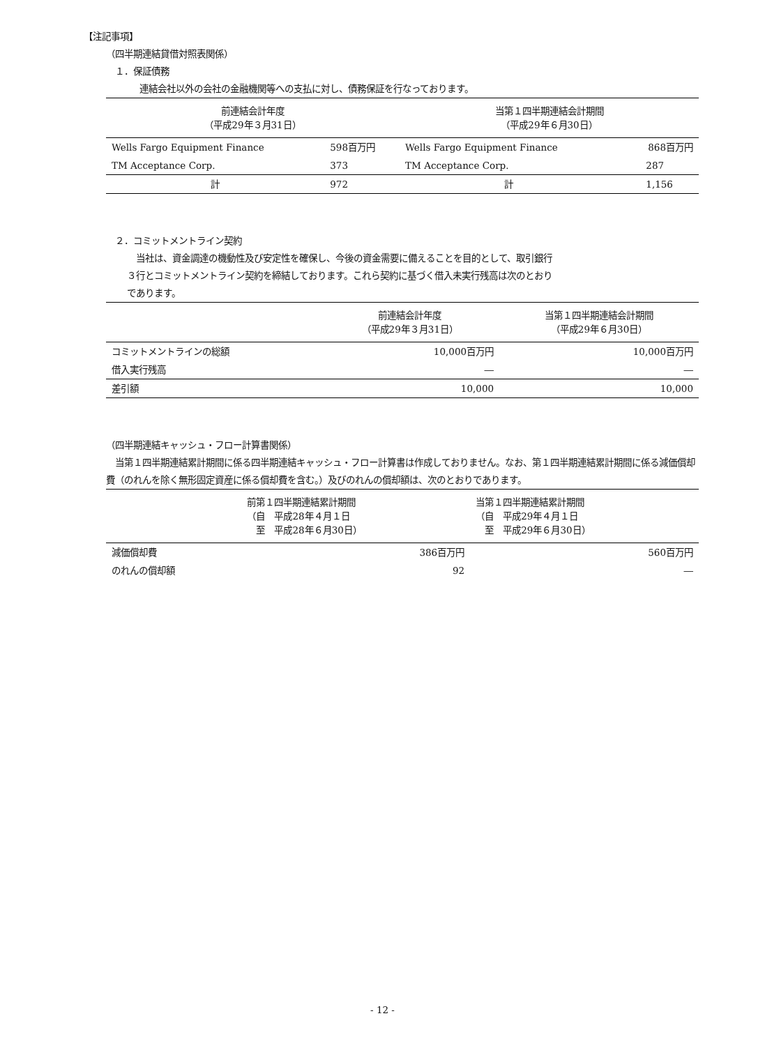【注記事項】
（四半期連結貸借対照表関係）
１．保証債務
連結会社以外の会社の金融機関等への支払に対し、債務保証を行なっております。
| 前連結会計年度 （平成29年３月31日） | | 当第１四半期連結会計期間 （平成29年６月30日） | |
| --- | --- | --- | --- |
| Wells Fargo Equipment Finance | 598百万円 | Wells Fargo Equipment Finance | 868百万円 |
| TM Acceptance Corp. | 373 | TM Acceptance Corp. | 287 |
| 計 | 972 | 計 | 1,156 |
２．コミットメントライン契約
　当社は、資金調達の機動性及び安定性を確保し、今後の資金需要に備えることを目的として、取引銀行
３行とコミットメントライン契約を締結しております。これら契約に基づく借入未実行残高は次のとおり
であります。
| | 前連結会計年度 （平成29年３月31日） | 当第１四半期連結会計期間 （平成29年６月30日） |
| --- | --- | --- |
| コミットメントラインの総額 | 10,000百万円 | 10,000百万円 |
| 借入実行残高 | ― | ― |
| 差引額 | 10,000 | 10,000 |
（四半期連結キャッシュ・フロー計算書関係）
　当第１四半期連結累計期間に係る四半期連結キャッシュ・フロー計算書は作成しておりません。なお、第１四半期連結累計期間に係る減価償却費（のれんを除く無形固定資産に係る償却費を含む。）及びのれんの償却額は、次のとおりであります。
| | 前第１四半期連結累計期間 （自 平成28年４月１日 至 平成28年６月30日） | 当第１四半期連結累計期間 （自 平成29年４月１日 至 平成29年６月30日） |
| --- | --- | --- |
| 減価償却費 | 386百万円 | 560百万円 |
| のれんの償却額 | 92 | ― |
- 12 -